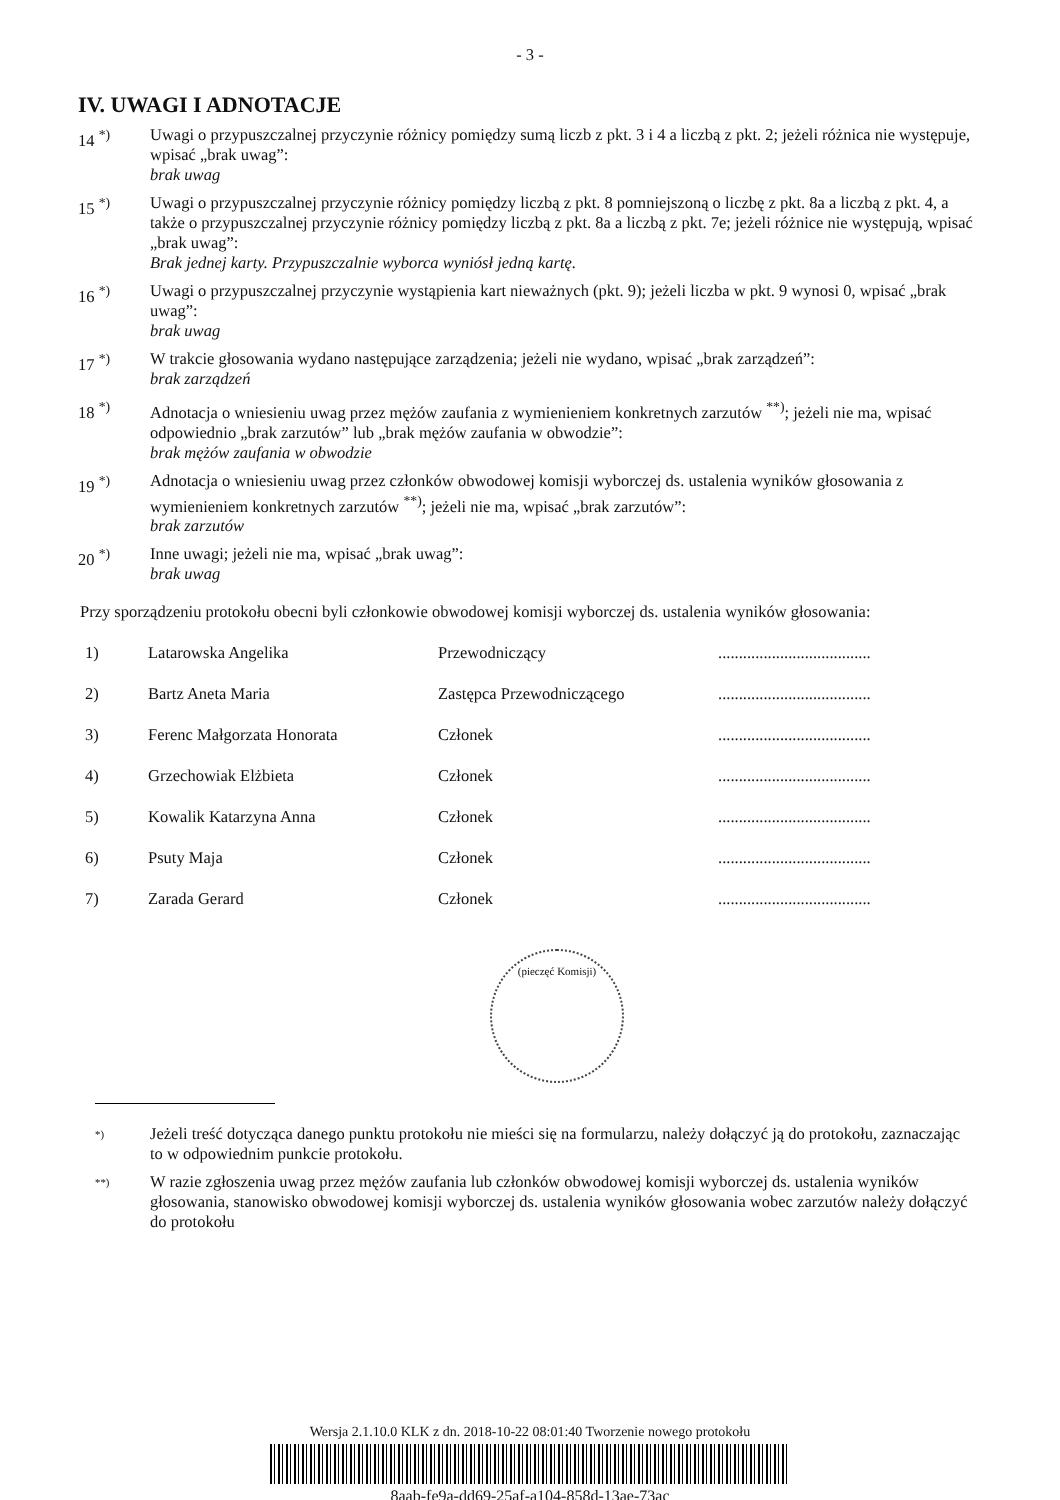- 3 -
IV. UWAGI I ADNOTACJE
14 <sup>*)</sup> Uwagi o przypuszczalnej przyczynie różnicy pomiędzy sumą liczb z pkt. 3 i 4 a liczbą z pkt. 2; jeżeli różnica nie występuje, wpisać „brak uwag”:
brak uwag
15 <sup>*)</sup> Uwagi o przypuszczalnej przyczynie różnicy pomiędzy liczbą z pkt. 8 pomniejszoną o liczbę z pkt. 8a a liczbą z pkt. 4, a także o przypuszczalnej przyczynie różnicy pomiędzy liczbą z pkt. 8a a liczbą z pkt. 7e; jeżeli różnice nie występują, wpisać „brak uwag”:
Brak jednej karty. Przypuszczalnie wyborca wyniósł jedną kartę.
16 <sup>*)</sup> Uwagi o przypuszczalnej przyczynie wystąpienia kart nieważnych (pkt. 9); jeżeli liczba w pkt. 9 wynosi 0, wpisać „brak uwag”:
brak uwag
17 <sup>*)</sup> W trakcie głosowania wydano następujące zarządzenia; jeżeli nie wydano, wpisać „brak zarządzeń”:
brak zarządzeń
18 <sup>*)</sup> Adnotacja o wniesieniu uwag przez mężów zaufania z wymienieniem konkretnych zarzutów <sup>**)</sup>; jeżeli nie ma, wpisać odpowiednio „brak zarzutów” lub „brak mężów zaufania w obwodzie”:
brak mężów zaufania w obwodzie
19 <sup>*)</sup> Adnotacja o wniesieniu uwag przez członków obwodowej komisji wyborczej ds. ustalenia wyników głosowania z wymienieniem konkretnych zarzutów <sup>**)</sup>; jeżeli nie ma, wpisać „brak zarzutów”:
brak zarzutów
20 <sup>*)</sup> Inne uwagi; jeżeli nie ma, wpisać „brak uwag”:
brak uwag
Przy sporządzeniu protokołu obecni byli członkowie obwodowej komisji wyborczej ds. ustalenia wyników głosowania:
| 1) | Latarowska Angelika | Przewodniczący | ..................................... |
| 2) | Bartz Aneta Maria | Zastępca Przewodniczącego | ..................................... |
| 3) | Ferenc Małgorzata Honorata | Członek | ..................................... |
| 4) | Grzechowiak Elżbieta | Członek | ..................................... |
| 5) | Kowalik Katarzyna Anna | Członek | ..................................... |
| 6) | Psuty Maja | Członek | ..................................... |
| 7) | Zarada Gerard | Członek | ..................................... |
(pieczęć Komisji)
<sup>*)</sup>
Jeżeli treść dotycząca danego punktu protokołu nie mieści się na formularzu, należy dołączyć ją do protokołu, zaznaczając to w odpowiednim punkcie protokołu.
<sup>**)</sup>
W razie zgłoszenia uwag przez mężów zaufania lub członków obwodowej komisji wyborczej ds. ustalenia wyników głosowania, stanowisko obwodowej komisji wyborczej ds. ustalenia wyników głosowania wobec zarzutów należy dołączyć do protokołu
Wersja 2.1.10.0 KLK z dn. 2018-10-22 08:01:40 Tworzenie nowego protokołu
8aab-fe9a-dd69-25af-a104-858d-13ae-73ac